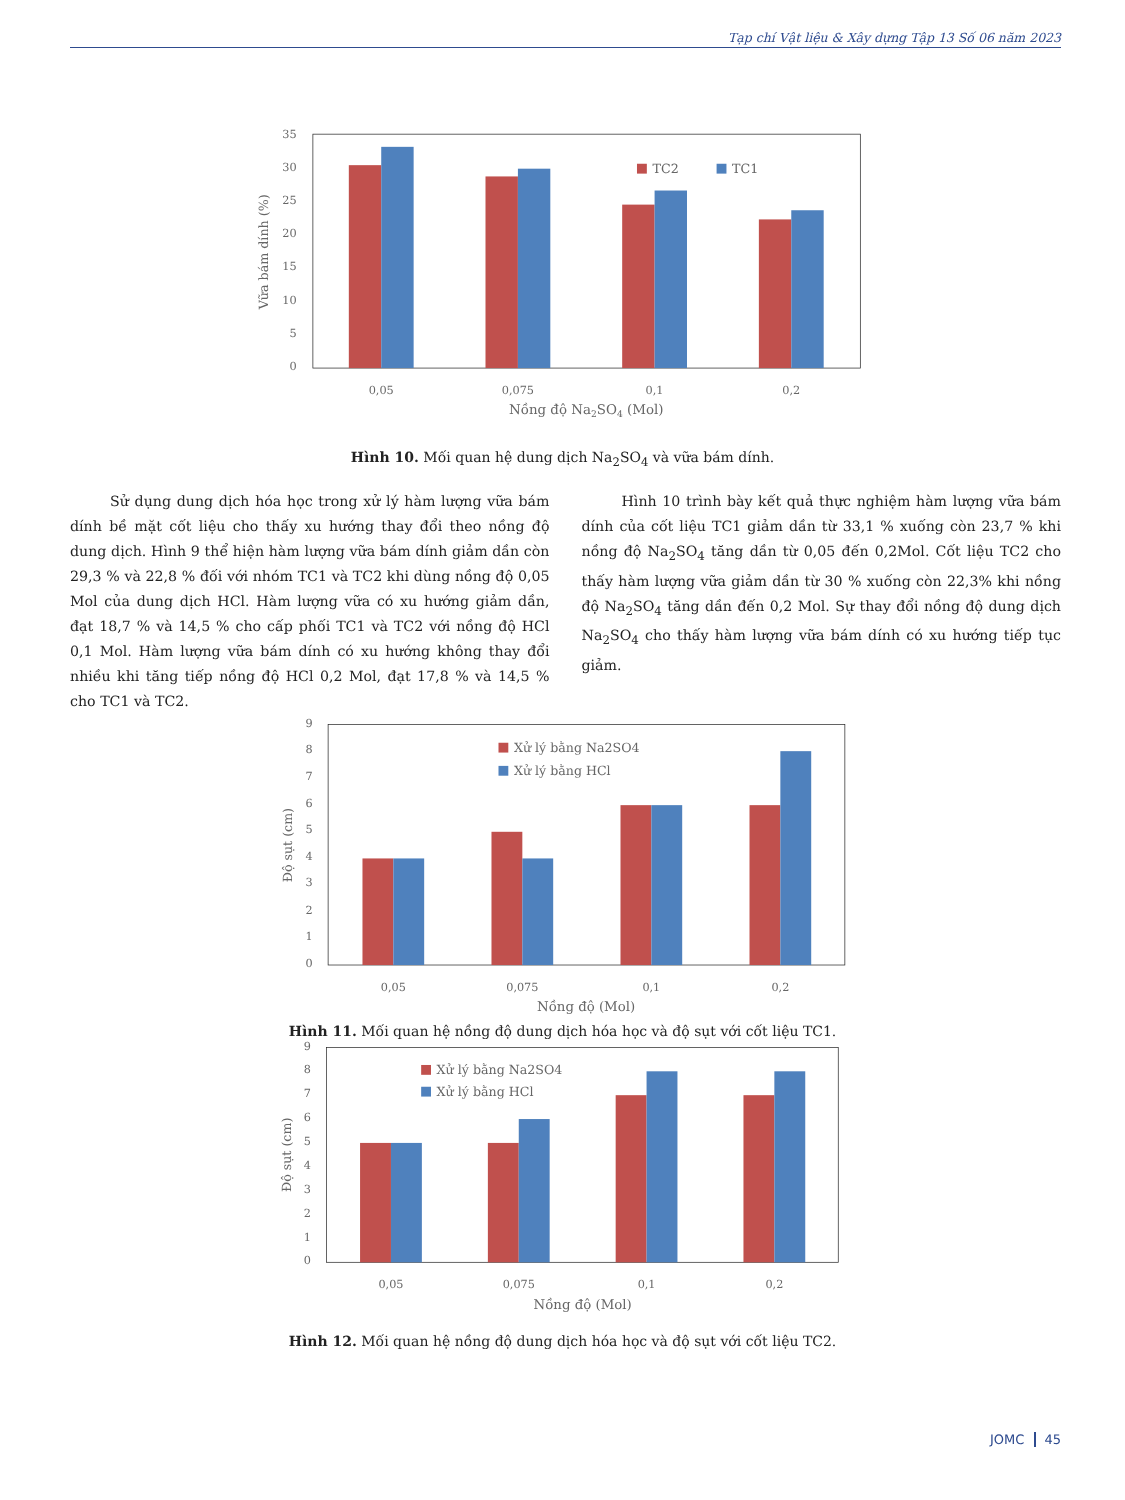Tạp chí Vật liệu & Xây dựng Tập 13 Số 06 năm 2023
35
30
25
20
15
10
5
0
Vữa bám dính (%)
TC2
TC1
0,05
0,075
0,1
0,2
Nồng độ Na2SO4 (Mol)
Hình 10. Mối quan hệ dung dịch Na<sub>2</sub>SO<sub>4</sub> và vữa bám dính.
Sử dụng dung dịch hóa học trong xử lý hàm lượng vữa bám dính bề mặt cốt liệu cho thấy xu hướng thay đổi theo nồng độ dung dịch. Hình 9 thể hiện hàm lượng vữa bám dính giảm dần còn 29,3 % và 22,8 % đối với nhóm TC1 và TC2 khi dùng nồng độ 0,05 Mol của dung dịch HCl. Hàm lượng vữa có xu hướng giảm dần, đạt 18,7 % và 14,5 % cho cấp phối TC1 và TC2 với nồng độ HCl 0,1 Mol. Hàm lượng vữa bám dính có xu hướng không thay đổi nhiều khi tăng tiếp nồng độ HCl 0,2 Mol, đạt 17,8 % và 14,5 % cho TC1 và TC2.
Hình 10 trình bày kết quả thực nghiệm hàm lượng vữa bám dính của cốt liệu TC1 giảm dần từ 33,1 % xuống còn 23,7 % khi nồng độ Na<sub>2</sub>SO<sub>4</sub> tăng dần từ 0,05 đến 0,2Mol. Cốt liệu TC2 cho thấy hàm lượng vữa giảm dần từ 30 % xuống còn 22,3% khi nồng độ Na<sub>2</sub>SO<sub>4</sub> tăng dần đến 0,2 Mol. Sự thay đổi nồng độ dung dịch Na<sub>2</sub>SO<sub>4</sub> cho thấy hàm lượng vữa bám dính có xu hướng tiếp tục giảm.
9
8
7
6
5
4
3
2
1
0
Độ sụt (cm)
Xử lý bằng Na2SO4
Xử lý bằng HCl
0,05
0,075
0,1
0,2
Nồng độ (Mol)
Hình 11. Mối quan hệ nồng độ dung dịch hóa học và độ sụt với cốt liệu TC1.
9
8
7
6
5
4
3
2
1
0
Độ sụt (cm)
Xử lý bằng Na2SO4
Xử lý bằng HCl
0,05
0,075
0,1
0,2
Nồng độ (Mol)
Hình 12. Mối quan hệ nồng độ dung dịch hóa học và độ sụt với cốt liệu TC2.
JOMC 45